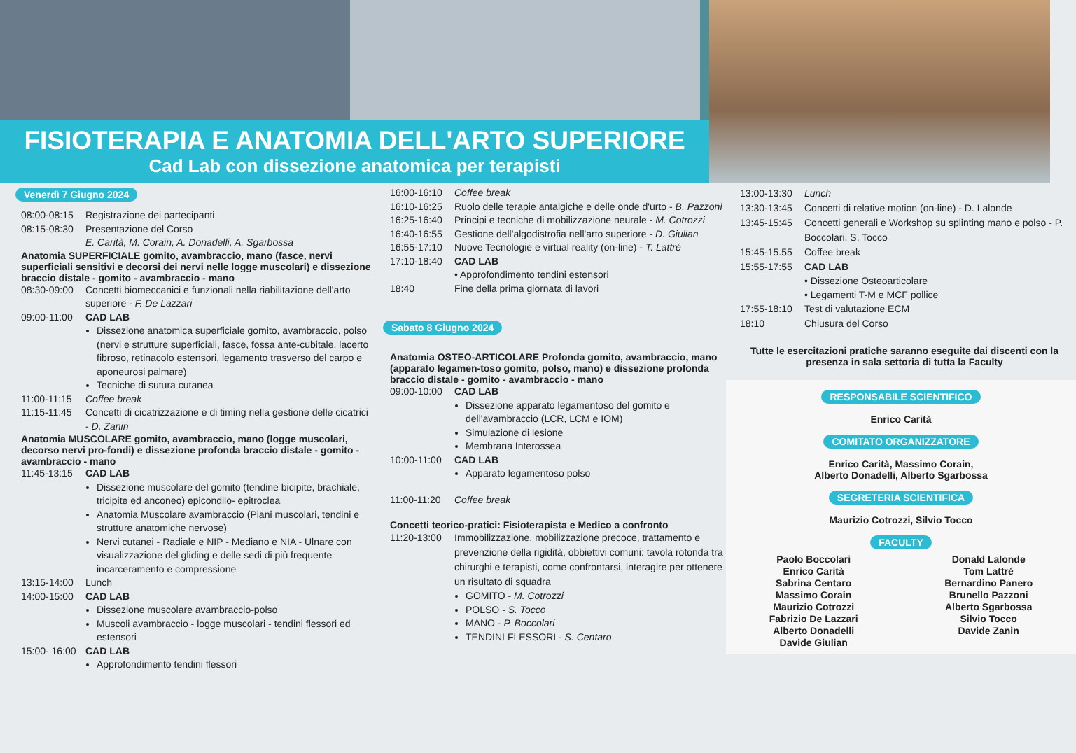FISIOTERAPIA E ANATOMIA DELL'ARTO SUPERIORE
Cad Lab con dissezione anatomica per terapisti
Venerdì 7 Giugno 2024
08:00-08:15 Registrazione dei partecipanti
08:15-08:30 Presentazione del Corso
E. Carità, M. Corain, A. Donadelli, A. Sgarbossa
Anatomia SUPERFICIALE gomito, avambraccio, mano (fasce, nervi superficiali sensitivi e decorsi dei nervi nelle logge muscolari) e dissezione braccio distale - gomito - avambraccio - mano
08:30-09:00 Concetti biomeccanici e funzionali nella riabilitazione dell'arto superiore - F. De Lazzari
09:00-11:00 CAD LAB
Dissezione anatomica superficiale gomito, avambraccio, polso (nervi e strutture superficiali, fasce, fossa ante-cubitale, lacerto fibroso, retinacolo estensori, legamento trasverso del carpo e aponeurosi palmare)
Tecniche di sutura cutanea
11:00-11:15 Coffee break
11:15-11:45 Concetti di cicatrizzazione e di timing nella gestione delle cicatrici - D. Zanin
Anatomia MUSCOLARE gomito, avambraccio, mano (logge muscolari, decorso nervi pro-fondi) e dissezione profonda braccio distale - gomito - avambraccio - mano
11:45-13:15 CAD LAB
Dissezione muscolare del gomito (tendine bicipite, brachiale, tricipite ed anconeo) epicondilo- epitroclea
Anatomia Muscolare avambraccio (Piani muscolari, tendini e strutture anatomiche nervose)
Nervi cutanei - Radiale e NIP - Mediano e NIA - Ulnare con visualizzazione del gliding e delle sedi di più frequente incarceramento e compressione
13:15-14:00 Lunch
14:00-15:00 CAD LAB
Dissezione muscolare avambraccio-polso
Muscoli avambraccio - logge muscolari - tendini flessori ed estensori
15:00- 16:00 CAD LAB
Approfondimento tendini flessori
16:00-16:10 Coffee break
16:10-16:25 Ruolo delle terapie antalgiche e delle onde d'urto - B. Pazzoni
16:25-16:40 Principi e tecniche di mobilizzazione neurale - M. Cotrozzi
16:40-16:55 Gestione dell'algodistrofia nell'arto superiore - D. Giulian
16:55-17:10 Nuove Tecnologie e virtual reality (on-line) - T. Lattré
17:10-18:40 CAD LAB
• Approfondimento tendini estensori
18:40 Fine della prima giornata di lavori
Sabato 8 Giugno 2024
Anatomia OSTEO-ARTICOLARE Profonda gomito, avambraccio, mano (apparato legamen-toso gomito, polso, mano) e dissezione profonda braccio distale - gomito - avambraccio - mano
09:00-10:00 CAD LAB
Dissezione apparato legamentoso del gomito e dell'avambraccio (LCR, LCM e IOM)
Simulazione di lesione
Membrana Interossea
10:00-11:00 CAD LAB
Apparato legamentoso polso
11:00-11:20 Coffee break
Concetti teorico-pratici: Fisioterapista e Medico a confronto
11:20-13:00 Immobilizzazione, mobilizzazione precoce, trattamento e prevenzione della rigidità, obbiettivi comuni: tavola rotonda tra chirurghi e terapisti, come confrontarsi, interagire per ottenere un risultato di squadra
GOMITO - M. Cotrozzi
POLSO - S. Tocco
MANO - P. Boccolari
TENDINI FLESSORI - S. Centaro
13:00-13:30 Lunch
13:30-13:45 Concetti di relative motion (on-line) - D. Lalonde
13:45-15:45 Concetti generali e Workshop su splinting mano e polso - P. Boccolari, S. Tocco
15:45-15.55 Coffee break
15:55-17:55 CAD LAB
• Dissezione Osteoarticolare
• Legamenti T-M e MCF pollice
17:55-18:10 Test di valutazione ECM
18:10 Chiusura del Corso
Tutte le esercitazioni pratiche saranno eseguite dai discenti con la presenza in sala settoria di tutta la Faculty
RESPONSABILE SCIENTIFICO
Enrico Carità
COMITATO ORGANIZZATORE
Enrico Carità, Massimo Corain,
Alberto Donadelli, Alberto Sgarbossa
SEGRETERIA SCIENTIFICA
Maurizio Cotrozzi, Silvio Tocco
FACULTY
Paolo Boccolari
Enrico Carità
Sabrina Centaro
Massimo Corain
Maurizio Cotrozzi
Fabrizio De Lazzari
Alberto Donadelli
Davide Giulian
Donald Lalonde
Tom Lattré
Bernardino Panero
Brunello Pazzoni
Alberto Sgarbossa
Silvio Tocco
Davide Zanin